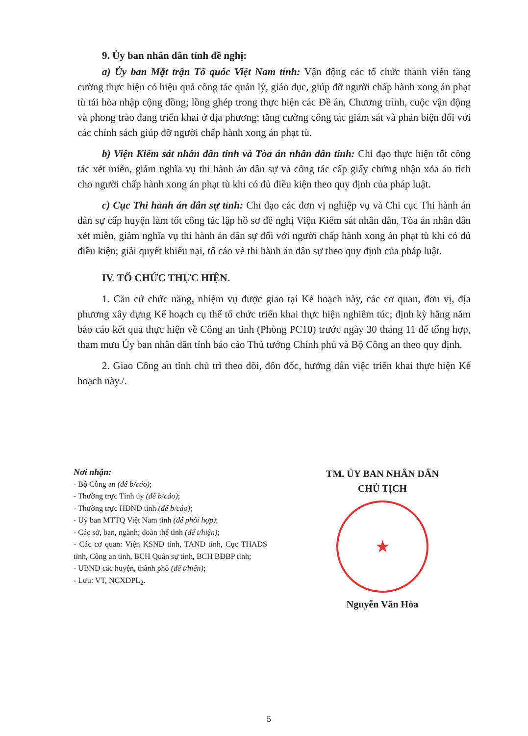9. Ủy ban nhân dân tỉnh đề nghị:
a) Ủy ban Mặt trận Tổ quốc Việt Nam tỉnh: Vận động các tổ chức thành viên tăng cường thực hiện có hiệu quả công tác quản lý, giáo dục, giúp đỡ người chấp hành xong án phạt tù tái hòa nhập cộng đồng; lồng ghép trong thực hiện các Đề án, Chương trình, cuộc vận động và phong trào đang triển khai ở địa phương; tăng cường công tác giám sát và phản biện đối với các chính sách giúp đỡ người chấp hành xong án phạt tù.
b) Viện Kiểm sát nhân dân tỉnh và Tòa án nhân dân tỉnh: Chỉ đạo thực hiện tốt công tác xét miễn, giảm nghĩa vụ thi hành án dân sự và công tác cấp giấy chứng nhận xóa án tích cho người chấp hành xong án phạt tù khi có đủ điều kiện theo quy định của pháp luật.
c) Cục Thi hành án dân sự tỉnh: Chỉ đạo các đơn vị nghiệp vụ và Chi cục Thi hành án dân sự cấp huyện làm tốt công tác lập hồ sơ đề nghị Viện Kiểm sát nhân dân, Tòa án nhân dân xét miễn, giảm nghĩa vụ thi hành án dân sự đối với người chấp hành xong án phạt tù khi có đủ điều kiện; giải quyết khiếu nại, tố cáo về thi hành án dân sự theo quy định của pháp luật.
IV. TỔ CHỨC THỰC HIỆN.
1. Căn cứ chức năng, nhiệm vụ được giao tại Kế hoạch này, các cơ quan, đơn vị, địa phương xây dựng Kế hoạch cụ thể tổ chức triển khai thực hiện nghiêm túc; định kỳ hằng năm báo cáo kết quả thực hiện về Công an tỉnh (Phòng PC10) trước ngày 30 tháng 11 để tổng hợp, tham mưu Ủy ban nhân dân tỉnh báo cáo Thủ tướng Chính phủ và Bộ Công an theo quy định.
2. Giao Công an tỉnh chủ trì theo dõi, đôn đốc, hướng dẫn việc triển khai thực hiện Kế hoạch này./.
Nơi nhận:
- Bộ Công an (để b/cáo);
- Thường trực Tỉnh ủy (để b/cáo);
- Thường trực HĐND tỉnh (để b/cáo);
- Uỷ ban MTTQ Việt Nam tỉnh (để phối hợp);
- Các sở, ban, ngành; đoàn thể tỉnh (để t/hiện);
- Các cơ quan: Viện KSND tỉnh, TAND tỉnh, Cục THADS tỉnh, Công an tỉnh, BCH Quân sự tỉnh, BCH BĐBP tỉnh;
- UBND các huyện, thành phố (để t/hiện);
- Lưu: VT, NCXDPL<sub>2</sub>.
TM. ỦY BAN NHÂN DÂN
CHỦ TỊCH
★
Nguyễn Văn Hòa
5